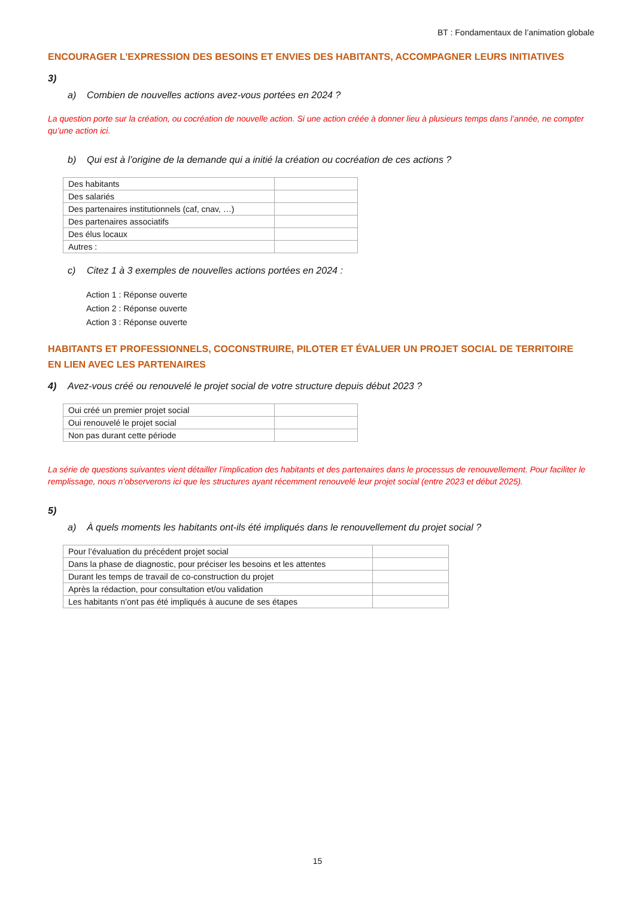BT : Fondamentaux de l’animation globale
ENCOURAGER L’EXPRESSION DES BESOINS ET ENVIES DES HABITANTS, ACCOMPAGNER LEURS INITIATIVES
3)
a) Combien de nouvelles actions avez-vous portées en 2024 ?
La question porte sur la création, ou cocréation de nouvelle action. Si une action créée à donner lieu à plusieurs temps dans l’année, ne compter qu’une action ici.
b) Qui est à l’origine de la demande qui a initié la création ou cocréation de ces actions ?
| Des habitants | |
| Des salariés | |
| Des partenaires institutionnels (caf, cnav, …) | |
| Des partenaires associatifs | |
| Des élus locaux | |
| Autres : | |
c) Citez 1 à 3 exemples de nouvelles actions portées en 2024 :
Action 1 : Réponse ouverte
Action 2 : Réponse ouverte
Action 3 : Réponse ouverte
HABITANTS ET PROFESSIONNELS, COCONSTRUIRE, PILOTER ET ÉVALUER UN PROJET SOCIAL DE TERRITOIRE EN LIEN AVEC LES PARTENAIRES
4) Avez-vous créé ou renouvelé le projet social de votre structure depuis début 2023 ?
| Oui créé un premier projet social | |
| Oui renouvelé le projet social | |
| Non pas durant cette période | |
La série de questions suivantes vient détailler l’implication des habitants et des partenaires dans le processus de renouvellement. Pour faciliter le remplissage, nous n’observerons ici que les structures ayant récemment renouvelé leur projet social (entre 2023 et début 2025).
5)
a) À quels moments les habitants ont-ils été impliqués dans le renouvellement du projet social ?
| Pour l’évaluation du précédent projet social | |
| Dans la phase de diagnostic, pour préciser les besoins et les attentes | |
| Durant les temps de travail de co-construction du projet | |
| Après la rédaction, pour consultation et/ou validation | |
| Les habitants n’ont pas été impliqués à aucune de ses étapes | |
15